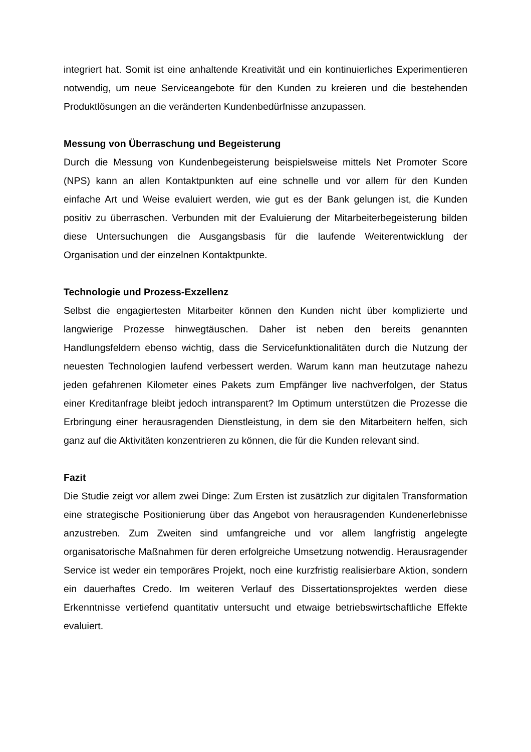integriert hat. Somit ist eine anhaltende Kreativität und ein kontinuierliches Experimentieren notwendig, um neue Serviceangebote für den Kunden zu kreieren und die bestehenden Produktlösungen an die veränderten Kundenbedürfnisse anzupassen.
Messung von Überraschung und Begeisterung
Durch die Messung von Kundenbegeisterung beispielsweise mittels Net Promoter Score (NPS) kann an allen Kontaktpunkten auf eine schnelle und vor allem für den Kunden einfache Art und Weise evaluiert werden, wie gut es der Bank gelungen ist, die Kunden positiv zu überraschen. Verbunden mit der Evaluierung der Mitarbeiterbegeisterung bilden diese Untersuchungen die Ausgangsbasis für die laufende Weiterentwicklung der Organisation und der einzelnen Kontaktpunkte.
Technologie und Prozess-Exzellenz
Selbst die engagiertesten Mitarbeiter können den Kunden nicht über komplizierte und langwierige Prozesse hinwegtäuschen. Daher ist neben den bereits genannten Handlungsfeldern ebenso wichtig, dass die Servicefunktionalitäten durch die Nutzung der neuesten Technologien laufend verbessert werden. Warum kann man heutzutage nahezu jeden gefahrenen Kilometer eines Pakets zum Empfänger live nachverfolgen, der Status einer Kreditanfrage bleibt jedoch intransparent? Im Optimum unterstützen die Prozesse die Erbringung einer herausragenden Dienstleistung, in dem sie den Mitarbeitern helfen, sich ganz auf die Aktivitäten konzentrieren zu können, die für die Kunden relevant sind.
Fazit
Die Studie zeigt vor allem zwei Dinge: Zum Ersten ist zusätzlich zur digitalen Transformation eine strategische Positionierung über das Angebot von herausragenden Kundenerlebnisse anzustreben. Zum Zweiten sind umfangreiche und vor allem langfristig angelegte organisatorische Maßnahmen für deren erfolgreiche Umsetzung notwendig. Herausragender Service ist weder ein temporäres Projekt, noch eine kurzfristig realisierbare Aktion, sondern ein dauerhaftes Credo. Im weiteren Verlauf des Dissertationsprojektes werden diese Erkenntnisse vertiefend quantitativ untersucht und etwaige betriebswirtschaftliche Effekte evaluiert.